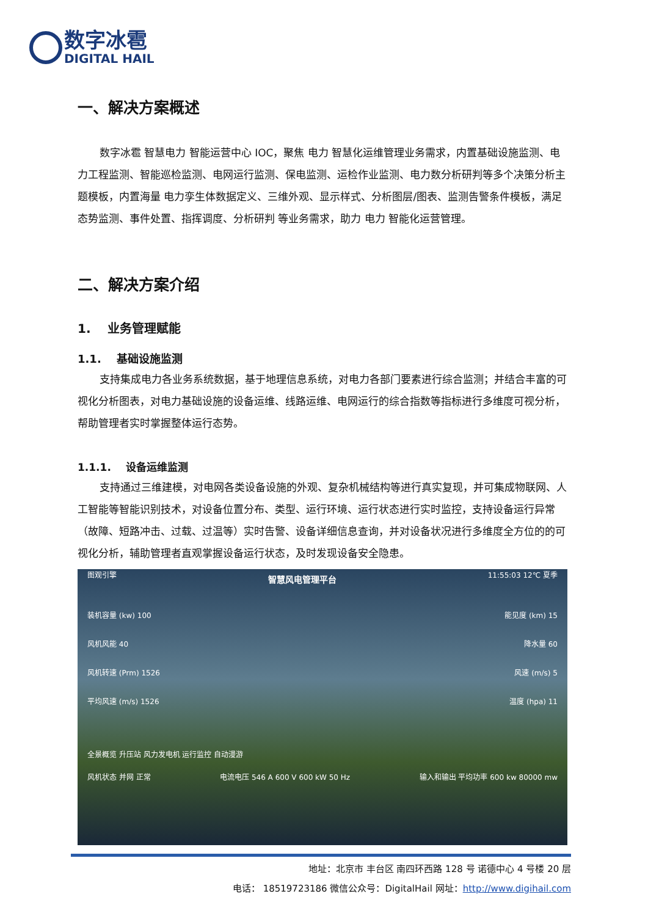数字冰雹
DIGITAL HAIL
一、解决方案概述
数字冰雹 智慧电力 智能运营中心 IOC，聚焦 电力 智慧化运维管理业务需求，内置基础设施监测、电力工程监测、智能巡检监测、电网运行监测、保电监测、运检作业监测、电力数分析研判等多个决策分析主题模板，内置海量 电力孪生体数据定义、三维外观、显示样式、分析图层/图表、监测告警条件模板，满足 态势监测、事件处置、指挥调度、分析研判 等业务需求，助力 电力 智能化运营管理。
二、解决方案介绍
1. 业务管理赋能
1.1. 基础设施监测
支持集成电力各业务系统数据，基于地理信息系统，对电力各部门要素进行综合监测；并结合丰富的可视化分析图表，对电力基础设施的设备运维、线路运维、电网运行的综合指数等指标进行多维度可视分析，帮助管理者实时掌握整体运行态势。
1.1.1. 设备运维监测
支持通过三维建模，对电网各类设备设施的外观、复杂机械结构等进行真实复现，并可集成物联网、人工智能等智能识别技术，对设备位置分布、类型、运行环境、运行状态进行实时监控，支持设备运行异常（故障、短路冲击、过载、过温等）实时告警、设备详细信息查询，并对设备状况进行多维度全方位的的可视化分析，辅助管理者直观掌握设备运行状态，及时发现设备安全隐患。
图观引擎 智慧风电管理平台 11:55:03 12℃ 夏季
装机容量 (kw) 100 能见度 (km) 15
风机风能 40 降水量 60
风机转速 (Prm) 1526 风速 (m/s) 5
平均风速 (m/s) 1526 温度 (hpa) 11
全景概览 升压站 风力发电机 运行监控 自动漫游
风机状态 并网 正常 电流电压 546 A 600 V 600 kW 50 Hz 输入和输出 平均功率 600 kw 80000 mw
地址：北京市 丰台区 南四环西路 128 号 诺德中心 4 号楼 20 层
电话： 18519723186 微信公众号：DigitalHail 网址：http://www.digihail.com